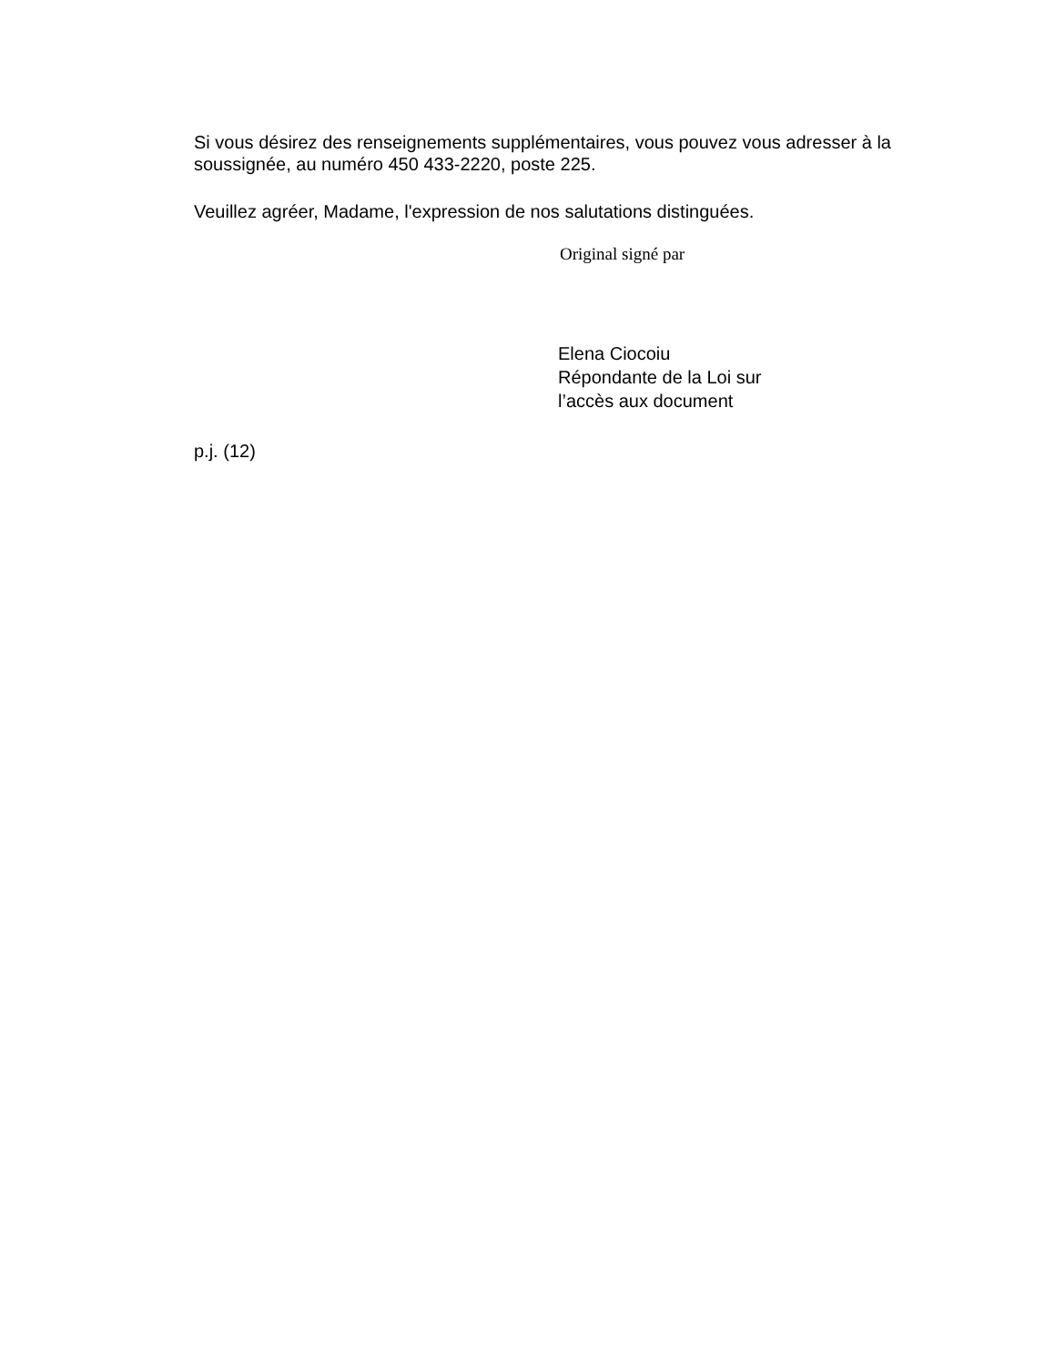Si vous désirez des renseignements supplémentaires, vous pouvez vous adresser à la soussignée, au numéro 450 433-2220, poste 225.
Veuillez agréer, Madame, l'expression de nos salutations distinguées.
Original signé par
Elena Ciocoiu
Répondante de la Loi sur
l’accès aux document
p.j. (12)